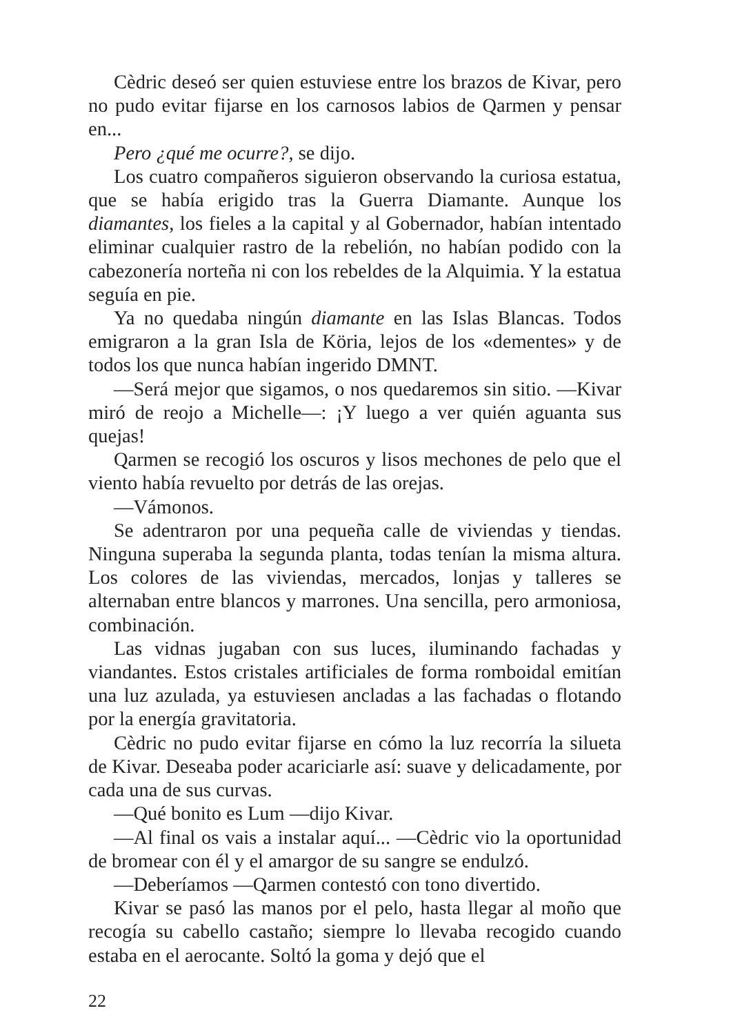Cèdric deseó ser quien estuviese entre los brazos de Kivar, pero no pudo evitar fijarse en los carnosos labios de Qarmen y pensar en...
Pero ¿qué me ocurre?, se dijo.
Los cuatro compañeros siguieron observando la curiosa estatua, que se había erigido tras la Guerra Diamante. Aunque los diamantes, los fieles a la capital y al Gobernador, habían intentado eliminar cualquier rastro de la rebelión, no habían podido con la cabezonería norteña ni con los rebeldes de la Alquimia. Y la estatua seguía en pie.
Ya no quedaba ningún diamante en las Islas Blancas. Todos emigraron a la gran Isla de Köria, lejos de los «dementes» y de todos los que nunca habían ingerido DMNT.
—Será mejor que sigamos, o nos quedaremos sin sitio. —Kivar miró de reojo a Michelle—: ¡Y luego a ver quién aguanta sus quejas!
Qarmen se recogió los oscuros y lisos mechones de pelo que el viento había revuelto por detrás de las orejas.
—Vámonos.
Se adentraron por una pequeña calle de viviendas y tiendas. Ninguna superaba la segunda planta, todas tenían la misma altura. Los colores de las viviendas, mercados, lonjas y talleres se alternaban entre blancos y marrones. Una sencilla, pero armoniosa, combinación.
Las vidnas jugaban con sus luces, iluminando fachadas y viandantes. Estos cristales artificiales de forma romboidal emitían una luz azulada, ya estuviesen ancladas a las fachadas o flotando por la energía gravitatoria.
Cèdric no pudo evitar fijarse en cómo la luz recorría la silueta de Kivar. Deseaba poder acariciarle así: suave y delicadamente, por cada una de sus curvas.
—Qué bonito es Lum —dijo Kivar.
—Al final os vais a instalar aquí... —Cèdric vio la oportunidad de bromear con él y el amargor de su sangre se endulzó.
—Deberíamos —Qarmen contestó con tono divertido.
Kivar se pasó las manos por el pelo, hasta llegar al moño que recogía su cabello castaño; siempre lo llevaba recogido cuando estaba en el aerocante. Soltó la goma y dejó que el
22